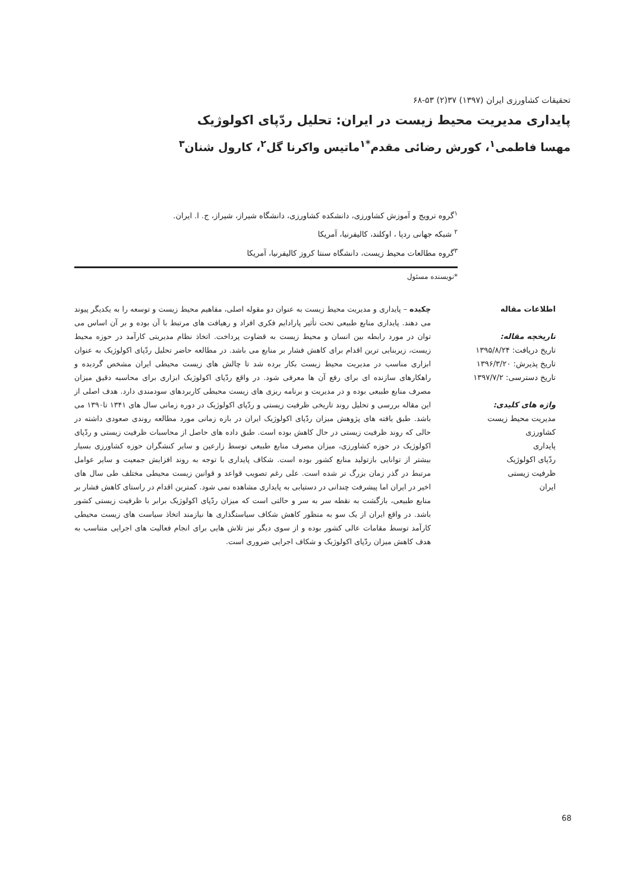تحقیقات کشاورزی ایران (۱۳۹۷) ۳۷(۲) ۵۳-۶۸
پایداری مدیریت محیط زیست در ایران: تحلیل ردّپای اکولوژیک
مهسا فاطمی<sup>۱</sup>، کورش رضائی مقدم<sup>*۱</sup>ماتیس واکرنا گل<sup>۲</sup>، کارول شنان<sup>۳</sup>
<sup>۱</sup> گروه ترویج و آموزش کشاورزی، دانشکده کشاورزی، دانشگاه شیراز، شیراز، ج. ا. ایران.
<sup>۲</sup> شبکه جهانی ردپا ، اوکلند، کالیفرنیا، آمریکا
<sup>۳</sup> گروه مطالعات محیط زیست، دانشگاه سنتا کروز کالیفرنیا، آمریکا
*نویسنده مسئول
اطلاعات مقاله
تاریخچه مقاله:
تاریخ دریافت: ۱۳۹۵/۸/۲۴
تاریخ پذیرش: ۱۳۹۶/۳/۲۰
تاریخ دسترسی: ۱۳۹۷/۷/۲
واژه های کلیدی:
مدیریت محیط زیست
کشاورزی
پایداری
ردّپای اکولوژیک
ظرفیت زیستی
ایران
چکیده – پایداری و مدیریت محیط زیست به عنوان دو مقوله اصلی، مفاهیم محیط زیست و توسعه را به یکدیگر پیوند می دهند. پایداری منابع طبیعی تحت تأثیر پارادایم فکری افراد و رهیافت های مرتبط با آن بوده و بر آن اساس می توان در مورد رابطه بین انسان و محیط زیست به قضاوت پرداخت. اتخاذ نظام مدیریتی کارآمد در حوزه محیط زیست، زیربنایی ترین اقدام برای کاهش فشار بر منابع می باشد. در مطالعه حاضر تحلیل ردّپای اکولوژیک به عنوان ابزاری مناسب در مدیریت محیط زیست بکار برده شد تا چالش های زیست محیطی ایران مشخص گردیده و راهکارهای سازنده ای برای رفع آن ها معرفی شود. در واقع ردّپای اکولوژیک ابزاری برای محاسبه دقیق میزان مصرف منابع طبیعی بوده و در مدیریت و برنامه ریزی های زیست محیطی کاربردهای سودمندی دارد. هدف اصلی از این مقاله بررسی و تحلیل روند تاریخی ظرفیت زیستی و ردّپای اکولوژیک در دوره زمانی سال های ۱۳۴۱ تا۱۳۹۰ می باشد. طبق یافته های پژوهش میزان ردّپای اکولوژیک ایران در بازه زمانی مورد مطالعه روندی صعودی داشته در حالی که روند ظرفیت زیستی در حال کاهش بوده است. طبق داده های حاصل از محاسبات ظرفیت زیستی و ردّپای اکولوژیک در حوزه کشاورزی، میزان مصرف منابع طبیعی توسط زارعین و سایر کنشگران حوزه کشاورزی بسیار بیشتر از توانایی بازتولید منابع کشور بوده است. شکاف پایداری با توجه به روند افزایش جمعیت و سایر عوامل مرتبط در گذر زمان بزرگ تر شده است. علی رغم تصویب قواعد و قوانین زیست محیطی مختلف طی سال های اخیر در ایران اما پیشرفت چندانی در دستیابی به پایداری مشاهده نمی شود. کمترین اقدام در راستای کاهش فشار بر منابع طبیعی، بازگشت به نقطه سر به سر و حالتی است که میزان ردّپای اکولوژیک برابر با ظرفیت زیستی کشور باشد. در واقع ایران از یک سو به منظور کاهش شکاف سیاستگذاری ها نیازمند اتخاذ سیاست های زیست محیطی کارآمد توسط مقامات عالی کشور بوده و از سوی دیگر نیز تلاش هایی برای انجام فعالیت های اجرایی متناسب به هدف کاهش میزان ردّپای اکولوژیک و شکاف اجرایی ضروری است.
68